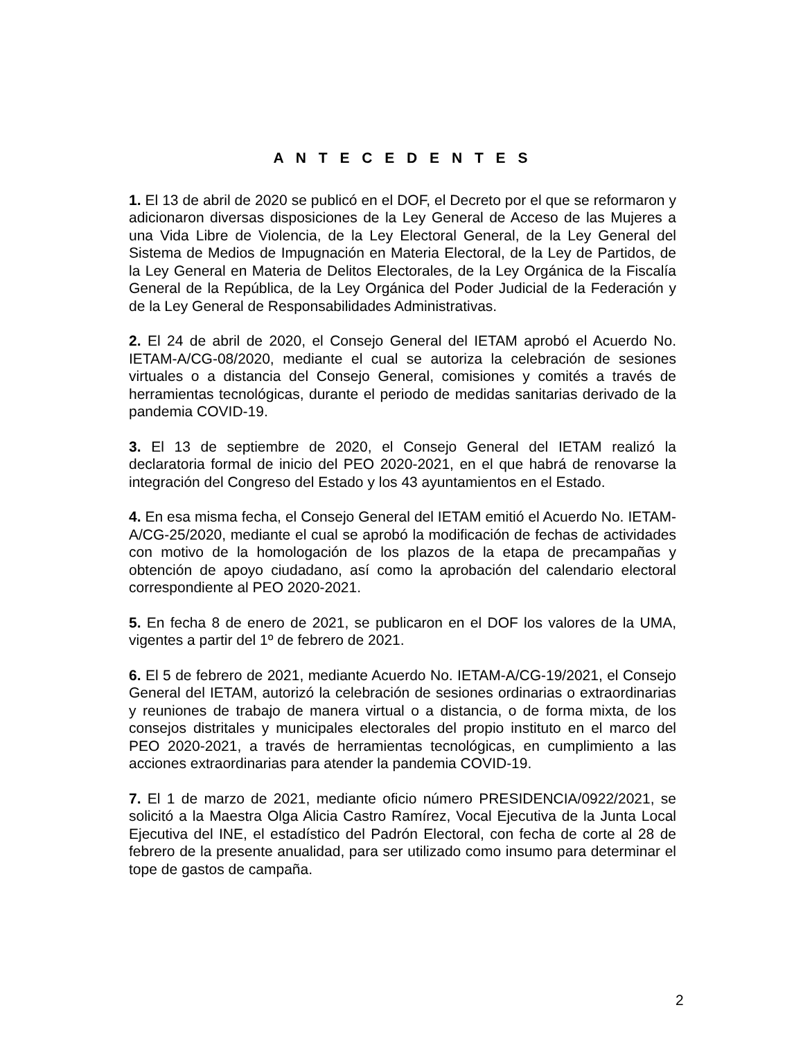A N T E C E D E N T E S
1. El 13 de abril de 2020 se publicó en el DOF, el Decreto por el que se reformaron y adicionaron diversas disposiciones de la Ley General de Acceso de las Mujeres a una Vida Libre de Violencia, de la Ley Electoral General, de la Ley General del Sistema de Medios de Impugnación en Materia Electoral, de la Ley de Partidos, de la Ley General en Materia de Delitos Electorales, de la Ley Orgánica de la Fiscalía General de la República, de la Ley Orgánica del Poder Judicial de la Federación y de la Ley General de Responsabilidades Administrativas.
2. El 24 de abril de 2020, el Consejo General del IETAM aprobó el Acuerdo No. IETAM-A/CG-08/2020, mediante el cual se autoriza la celebración de sesiones virtuales o a distancia del Consejo General, comisiones y comités a través de herramientas tecnológicas, durante el periodo de medidas sanitarias derivado de la pandemia COVID-19.
3. El 13 de septiembre de 2020, el Consejo General del IETAM realizó la declaratoria formal de inicio del PEO 2020-2021, en el que habrá de renovarse la integración del Congreso del Estado y los 43 ayuntamientos en el Estado.
4. En esa misma fecha, el Consejo General del IETAM emitió el Acuerdo No. IETAM-A/CG-25/2020, mediante el cual se aprobó la modificación de fechas de actividades con motivo de la homologación de los plazos de la etapa de precampañas y obtención de apoyo ciudadano, así como la aprobación del calendario electoral correspondiente al PEO 2020-2021.
5. En fecha 8 de enero de 2021, se publicaron en el DOF los valores de la UMA, vigentes a partir del 1º de febrero de 2021.
6. El 5 de febrero de 2021, mediante Acuerdo No. IETAM-A/CG-19/2021, el Consejo General del IETAM, autorizó la celebración de sesiones ordinarias o extraordinarias y reuniones de trabajo de manera virtual o a distancia, o de forma mixta, de los consejos distritales y municipales electorales del propio instituto en el marco del PEO 2020-2021, a través de herramientas tecnológicas, en cumplimiento a las acciones extraordinarias para atender la pandemia COVID-19.
7. El 1 de marzo de 2021, mediante oficio número PRESIDENCIA/0922/2021, se solicitó a la Maestra Olga Alicia Castro Ramírez, Vocal Ejecutiva de la Junta Local Ejecutiva del INE, el estadístico del Padrón Electoral, con fecha de corte al 28 de febrero de la presente anualidad, para ser utilizado como insumo para determinar el tope de gastos de campaña.
2